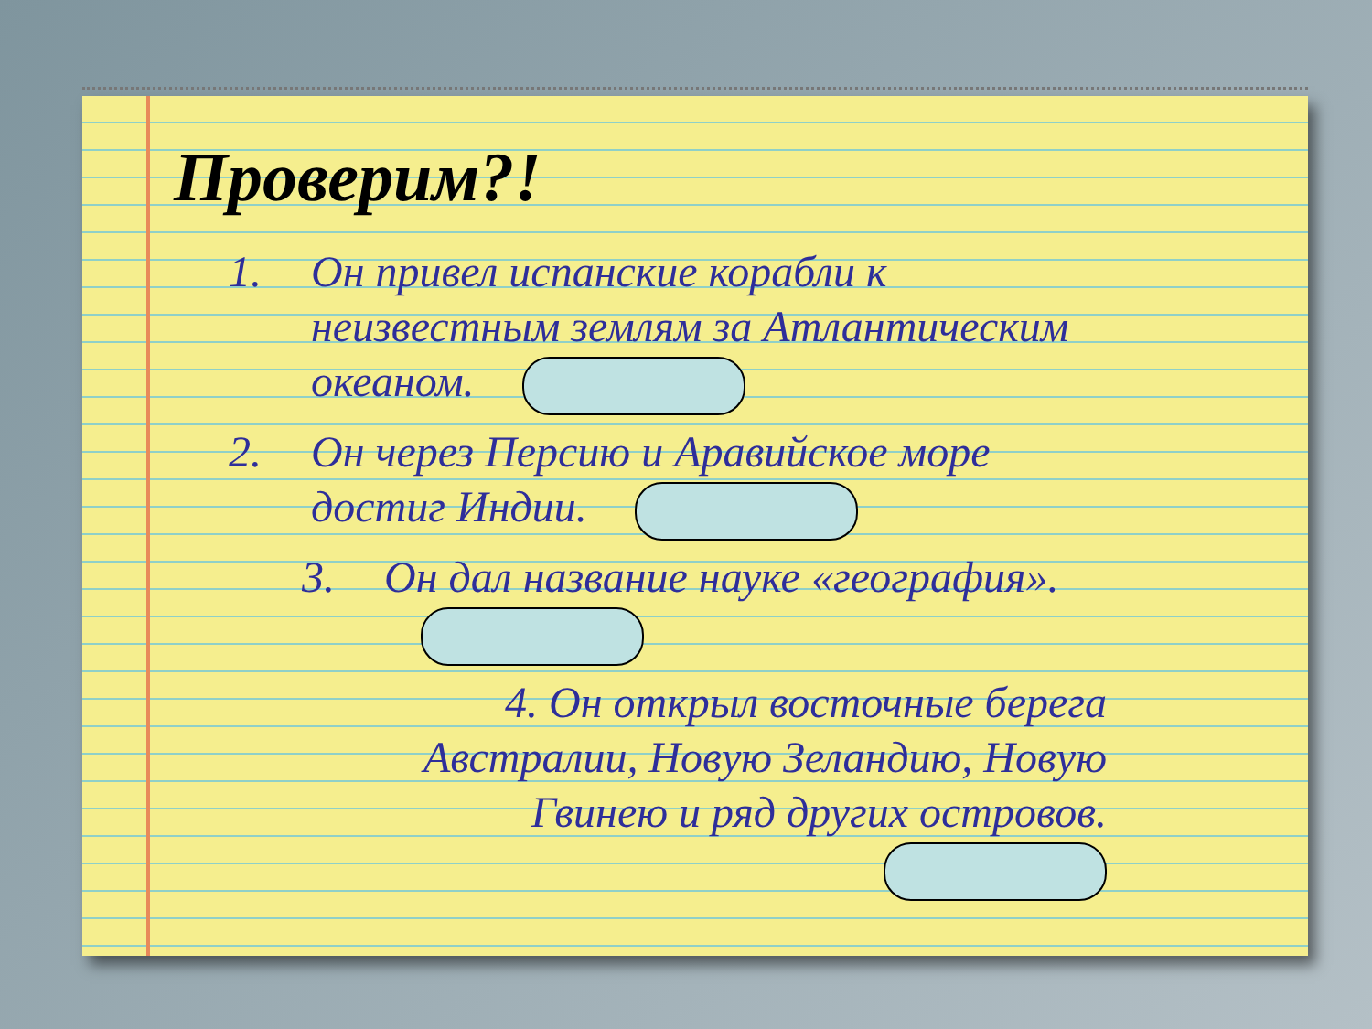Проверим?!
1. Он привел испанские корабли к неизвестным землям за Атлантическим океаном.
2. Он через Персию и Аравийское море достиг Индии.
3. Он дал название науке «география».
4. Он открыл восточные берега Австралии, Новую Зеландию, Новую Гвинею и ряд других островов.